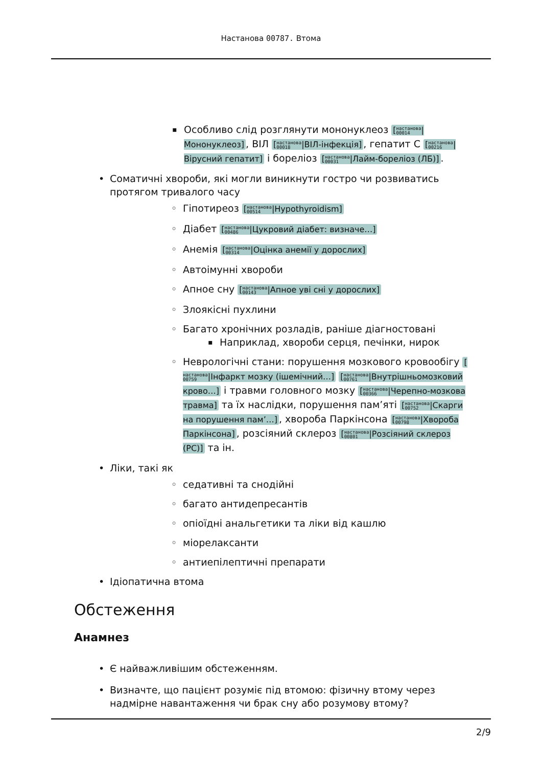Настанова 00787. Втома
Особливо слід розглянути мононуклеоз [настанова
00014|Мононуклеоз], ВІЛ [настанова
00018|ВІЛ-інфекція], гепатит C [настанова
00216|Вірусний гепатит] і бореліоз [настанова
00031|Лайм-бореліоз (ЛБ)].
Соматичні хвороби, які могли виникнути гостро чи розвиватись протягом тривалого часу
Гіпотиреоз [настанова
00514|Hypothyroidism]
Діабет [настанова
00486|Цукровий діабет: визначе…]
Анемія [настанова
00314|Оцінка анемії у дорослих]
Автоімунні хвороби
Апное сну [настанова
00143|Апное уві сні у дорослих]
Злоякісні пухлини
Багато хронічних розладів, раніше діагностовані
Наприклад, хвороби серця, печінки, нирок
Неврологічні стани: порушення мозкового кровообігу [настанова
00759|Інфаркт мозку (ішемічний…] [настанова
00761|Внутрішньомозковий крово…] і травми головного мозку [настанова
00366|Черепно-мозкова травма] та їх наслідки, порушення пам’яті [настанова
00752|Скарги на порушення пам’…], хвороба Паркінсона [настанова
00798|Хвороба Паркінсона], розсіяний склероз [настанова
00801|Розсіяний склероз (РС)] та ін.
Ліки, такі як
седативні та снодійні
багато антидепресантів
опіоїдні анальгетики та ліки від кашлю
міорелаксанти
антиепілептичні препарати
Ідіопатична втома
Обстеження
Анамнез
Є найважливішим обстеженням.
Визначте, що пацієнт розуміє під втомою: фізичну втому через надмірне навантаження чи брак сну або розумову втому?
2/9